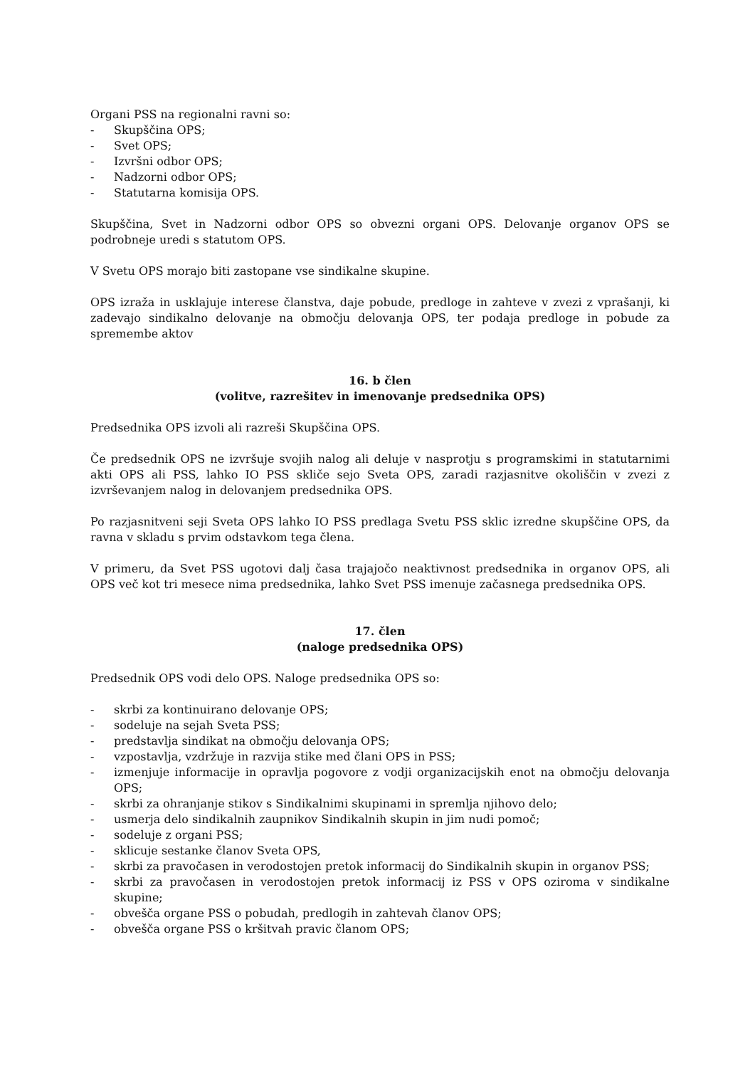Organi PSS na regionalni ravni so:
- Skupščina OPS;
- Svet OPS;
- Izvršni odbor OPS;
- Nadzorni odbor OPS;
- Statutarna komisija OPS.
Skupščina, Svet in Nadzorni odbor OPS so obvezni organi OPS. Delovanje organov OPS se podrobneje uredi s statutom OPS.
V Svetu OPS morajo biti zastopane vse sindikalne skupine.
OPS izraža in usklajuje interese članstva, daje pobude, predloge in zahteve v zvezi z vprašanji, ki zadevajo sindikalno delovanje na območju delovanja OPS, ter podaja predloge in pobude za spremembe aktov
16. b člen
(volitve, razrešitev in imenovanje predsednika OPS)
Predsednika OPS izvoli ali razreši Skupščina OPS.
Če predsednik OPS ne izvršuje svojih nalog ali deluje v nasprotju s programskimi in statutarnimi akti OPS ali PSS, lahko IO PSS skliče sejo Sveta OPS, zaradi razjasnitve okoliščin v zvezi z izvrševanjem nalog in delovanjem predsednika OPS.
Po razjasnitveni seji Sveta OPS lahko IO PSS predlaga Svetu PSS sklic izredne skupščine OPS, da ravna v skladu s prvim odstavkom tega člena.
V primeru, da Svet PSS ugotovi dalj časa trajajočo neaktivnost predsednika in organov OPS, ali OPS več kot tri mesece nima predsednika, lahko Svet PSS imenuje začasnega predsednika OPS.
17. člen
(naloge predsednika OPS)
Predsednik OPS vodi delo OPS. Naloge predsednika OPS so:
- skrbi za kontinuirano delovanje OPS;
- sodeluje na sejah Sveta PSS;
- predstavlja sindikat na območju delovanja OPS;
- vzpostavlja, vzdržuje in razvija stike med člani OPS in PSS;
- izmenjuje informacije in opravlja pogovore z vodji organizacijskih enot na območju delovanja OPS;
- skrbi za ohranjanje stikov s Sindikalnimi skupinami in spremlja njihovo delo;
- usmerja delo sindikalnih zaupnikov Sindikalnih skupin in jim nudi pomoč;
- sodeluje z organi PSS;
- sklicuje sestanke članov Sveta OPS,
- skrbi za pravočasen in verodostojen pretok informacij do Sindikalnih skupin in organov PSS;
- skrbi za pravočasen in verodostojen pretok informacij iz PSS v OPS oziroma v sindikalne skupine;
- obvešča organe PSS o pobudah, predlogih in zahtevah članov OPS;
- obvešča organe PSS o kršitvah pravic članom OPS;